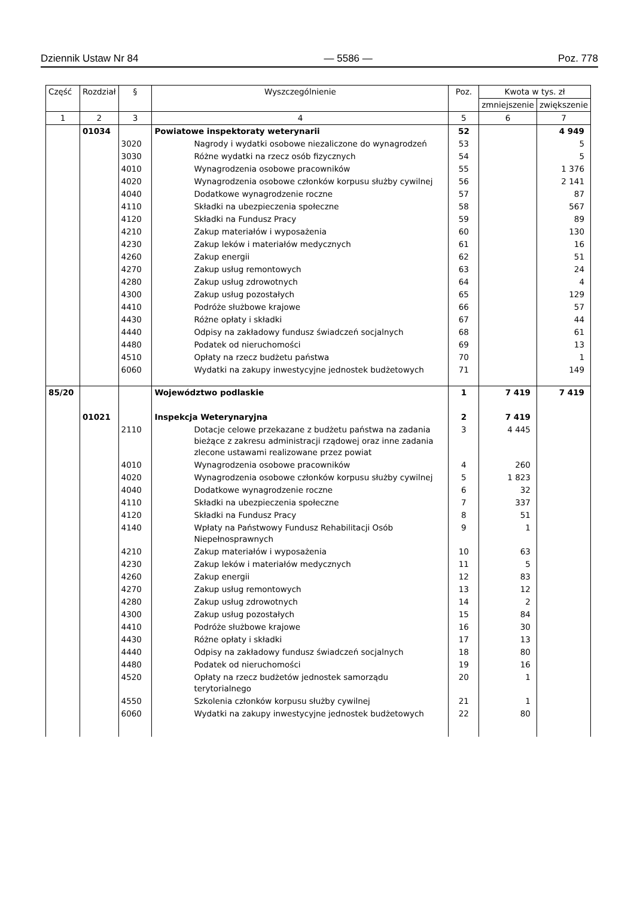Dziennik Ustaw Nr 84 — 5586 — Poz. 778
| Część | Rozdział | § | Wyszczególnienie | Poz. | Kwota w tys. zł | |
| --- | --- | --- | --- | --- | --- | --- |
| | | | | | zmniejszenie | zwiększenie |
| 1 | 2 | 3 | 4 | 5 | 6 | 7 |
| | 01034 | | Powiatowe inspektoraty weterynarii | 52 | | 4 949 |
| | | 3020 | Nagrody i wydatki osobowe niezaliczone do wynagrodzeń | 53 | | 5 |
| | | 3030 | Różne wydatki na rzecz osób fizycznych | 54 | | 5 |
| | | 4010 | Wynagrodzenia osobowe pracowników | 55 | | 1 376 |
| | | 4020 | Wynagrodzenia osobowe członków korpusu służby cywilnej | 56 | | 2 141 |
| | | 4040 | Dodatkowe wynagrodzenie roczne | 57 | | 87 |
| | | 4110 | Składki na ubezpieczenia społeczne | 58 | | 567 |
| | | 4120 | Składki na Fundusz Pracy | 59 | | 89 |
| | | 4210 | Zakup materiałów i wyposażenia | 60 | | 130 |
| | | 4230 | Zakup leków i materiałów medycznych | 61 | | 16 |
| | | 4260 | Zakup energii | 62 | | 51 |
| | | 4270 | Zakup usług remontowych | 63 | | 24 |
| | | 4280 | Zakup usług zdrowotnych | 64 | | 4 |
| | | 4300 | Zakup usług pozostałych | 65 | | 129 |
| | | 4410 | Podróże służbowe krajowe | 66 | | 57 |
| | | 4430 | Różne opłaty i składki | 67 | | 44 |
| | | 4440 | Odpisy na zakładowy fundusz świadczeń socjalnych | 68 | | 61 |
| | | 4480 | Podatek od nieruchomości | 69 | | 13 |
| | | 4510 | Opłaty na rzecz budżetu państwa | 70 | | 1 |
| | | 6060 | Wydatki na zakupy inwestycyjne jednostek budżetowych | 71 | | 149 |
| 85/20 | | | Województwo podlaskie | 1 | 7 419 | 7 419 |
| | 01021 | | Inspekcja Weterynaryjna | 2 | 7 419 | |
| | | 2110 | Dotacje celowe przekazane z budżetu państwa na zadania bieżące z zakresu administracji rządowej oraz inne zadania zlecone ustawami realizowane przez powiat | 3 | 4 445 | |
| | | 4010 | Wynagrodzenia osobowe pracowników | 4 | 260 | |
| | | 4020 | Wynagrodzenia osobowe członków korpusu służby cywilnej | 5 | 1 823 | |
| | | 4040 | Dodatkowe wynagrodzenie roczne | 6 | 32 | |
| | | 4110 | Składki na ubezpieczenia społeczne | 7 | 337 | |
| | | 4120 | Składki na Fundusz Pracy | 8 | 51 | |
| | | 4140 | Wpłaty na Państwowy Fundusz Rehabilitacji Osób Niepełnosprawnych | 9 | 1 | |
| | | 4210 | Zakup materiałów i wyposażenia | 10 | 63 | |
| | | 4230 | Zakup leków i materiałów medycznych | 11 | 5 | |
| | | 4260 | Zakup energii | 12 | 83 | |
| | | 4270 | Zakup usług remontowych | 13 | 12 | |
| | | 4280 | Zakup usług zdrowotnych | 14 | 2 | |
| | | 4300 | Zakup usług pozostałych | 15 | 84 | |
| | | 4410 | Podróże służbowe krajowe | 16 | 30 | |
| | | 4430 | Różne opłaty i składki | 17 | 13 | |
| | | 4440 | Odpisy na zakładowy fundusz świadczeń socjalnych | 18 | 80 | |
| | | 4480 | Podatek od nieruchomości | 19 | 16 | |
| | | 4520 | Opłaty na rzecz budżetów jednostek samorządu terytorialnego | 20 | 1 | |
| | | 4550 | Szkolenia członków korpusu służby cywilnej | 21 | 1 | |
| | | 6060 | Wydatki na zakupy inwestycyjne jednostek budżetowych | 22 | 80 | |